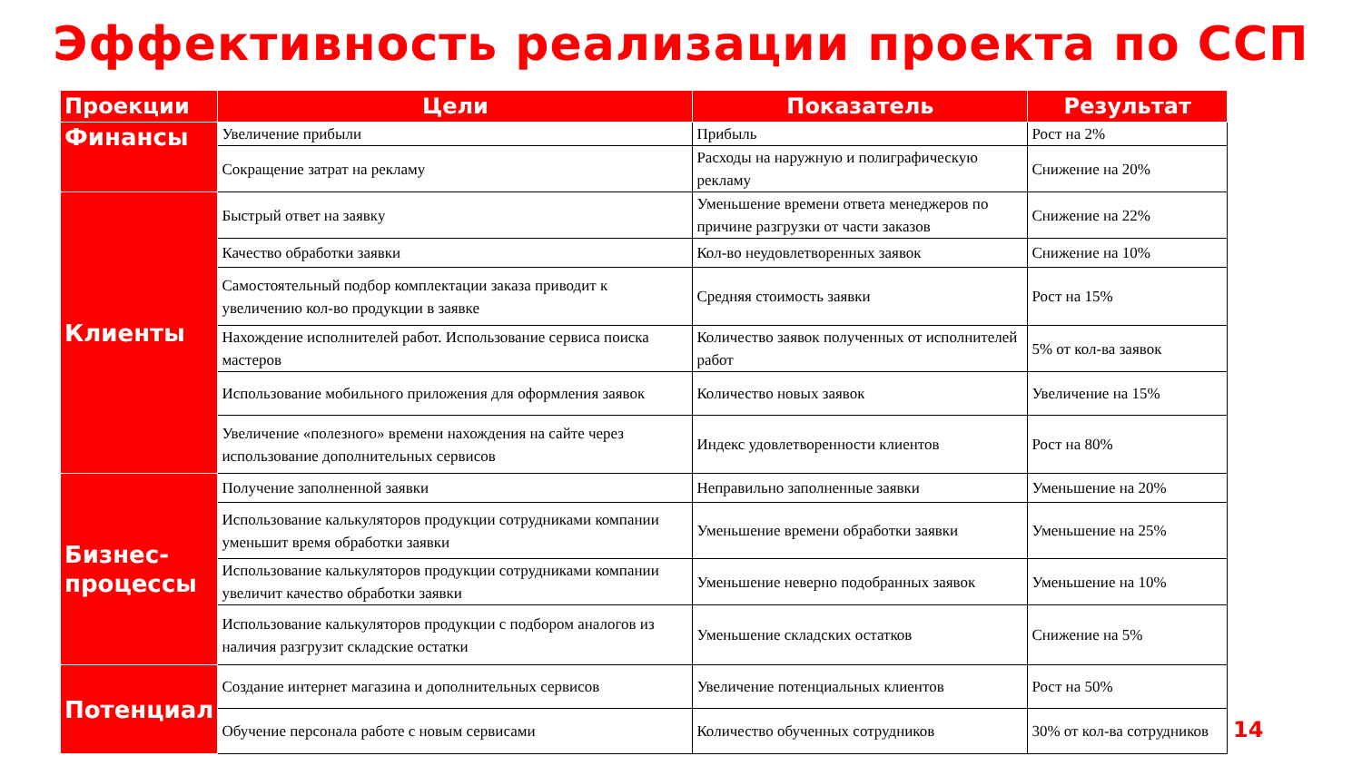Эффективность реализации проекта по ССП
| Проекции | Цели | Показатель | Результат |
| --- | --- | --- | --- |
| Финансы | Увеличение прибыли | Прибыль | Рост на 2% |
| | Сокращение затрат на рекламу | Расходы на наружную и полиграфическую рекламу | Снижение на 20% |
| Клиенты | Быстрый ответ на заявку | Уменьшение времени ответа менеджеров по причине разгрузки от части заказов | Снижение на 22% |
| | Качество обработки заявки | Кол-во неудовлетворенных заявок | Снижение на 10% |
| | Самостоятельный подбор комплектации заказа приводит к увеличению кол-во продукции в заявке | Средняя стоимость заявки | Рост на 15% |
| | Нахождение исполнителей работ. Использование сервиса поиска мастеров | Количество заявок полученных от исполнителей работ | 5% от кол-ва заявок |
| | Использование мобильного приложения для оформления заявок | Количество новых заявок | Увеличение на 15% |
| | Увеличение «полезного» времени нахождения на сайте через использование дополнительных сервисов | Индекс удовлетворенности клиентов | Рост на 80% |
| Бизнес- процессы | Получение заполненной заявки | Неправильно заполненные заявки | Уменьшение на 20% |
| | Использование калькуляторов продукции сотрудниками компании уменьшит время обработки заявки | Уменьшение времени обработки заявки | Уменьшение на 25% |
| | Использование калькуляторов продукции сотрудниками компании увеличит качество обработки заявки | Уменьшение неверно подобранных заявок | Уменьшение на 10% |
| | Использование калькуляторов продукции с подбором аналогов из наличия разгрузит складские остатки | Уменьшение складских остатков | Снижение на 5% |
| Потенциал | Создание интернет магазина и дополнительных сервисов | Увеличение потенциальных клиентов | Рост на 50% |
| | Обучение персонала работе с новым сервисами | Количество обученных сотрудников | 30% от кол-ва сотрудников |
14